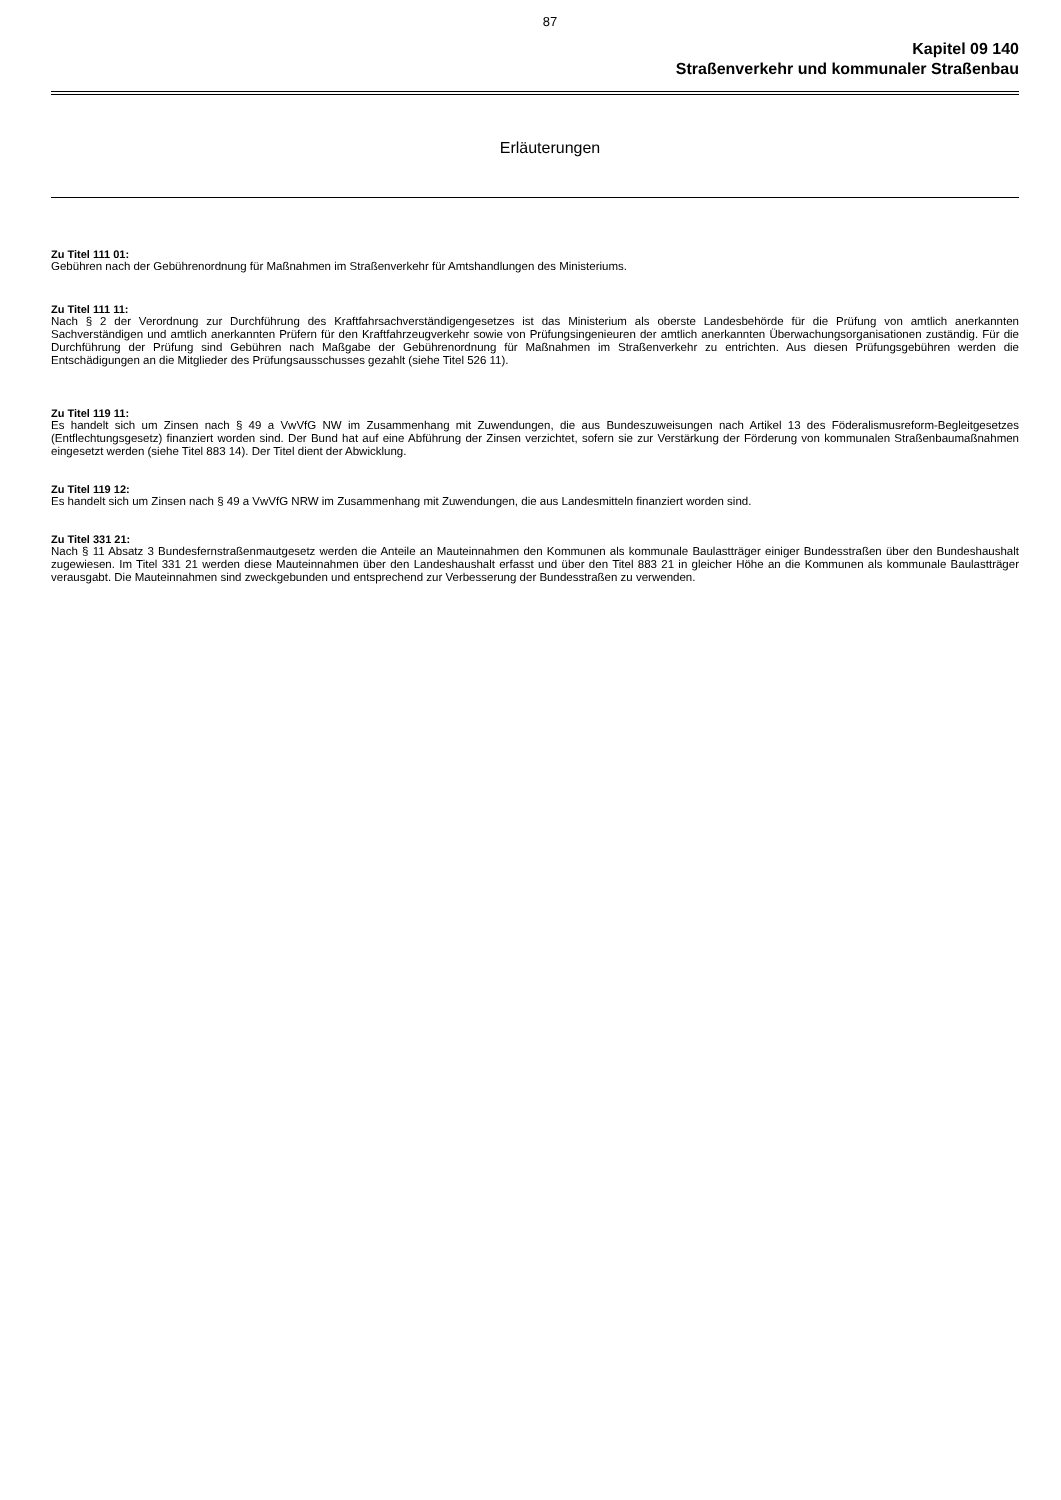87
Kapitel 09 140
Straßenverkehr und kommunaler Straßenbau
Erläuterungen
Zu Titel 111 01:
Gebühren nach der Gebührenordnung für Maßnahmen im Straßenverkehr für Amtshandlungen des Ministeriums.
Zu Titel 111 11:
Nach § 2 der Verordnung zur Durchführung des Kraftfahrsachverständigengesetzes ist das Ministerium als oberste Landesbehörde für die Prüfung von amtlich anerkannten Sachverständigen und amtlich anerkannten Prüfern für den Kraftfahrzeugverkehr sowie von Prüfungsingenieuren der amtlich anerkannten Überwachungsorganisationen zuständig. Für die Durchführung der Prüfung sind Gebühren nach Maßgabe der Gebührenordnung für Maßnahmen im Straßenverkehr zu entrichten. Aus diesen Prüfungsgebühren werden die Entschädigungen an die Mitglieder des Prüfungsausschusses gezahlt (siehe Titel 526 11).
Zu Titel 119 11:
Es handelt sich um Zinsen nach § 49 a VwVfG NW im Zusammenhang mit Zuwendungen, die aus Bundeszuweisungen nach Artikel 13 des Föderalismusreform-Begleitgesetzes (Entflechtungsgesetz) finanziert worden sind. Der Bund hat auf eine Abführung der Zinsen verzichtet, sofern sie zur Verstärkung der Förderung von kommunalen Straßenbaumaßnahmen eingesetzt werden (siehe Titel 883 14). Der Titel dient der Abwicklung.
Zu Titel 119 12:
Es handelt sich um Zinsen nach § 49 a VwVfG NRW im Zusammenhang mit Zuwendungen, die aus Landesmitteln finanziert worden sind.
Zu Titel 331 21:
Nach § 11 Absatz 3 Bundesfernstraßenmautgesetz werden die Anteile an Mauteinnahmen den Kommunen als kommunale Baulastträger einiger Bundesstraßen über den Bundeshaushalt zugewiesen. Im Titel 331 21 werden diese Mauteinnahmen über den Landeshaushalt erfasst und über den Titel 883 21 in gleicher Höhe an die Kommunen als kommunale Baulastträger verausgabt. Die Mauteinnahmen sind zweckgebunden und entsprechend zur Verbesserung der Bundesstraßen zu verwenden.